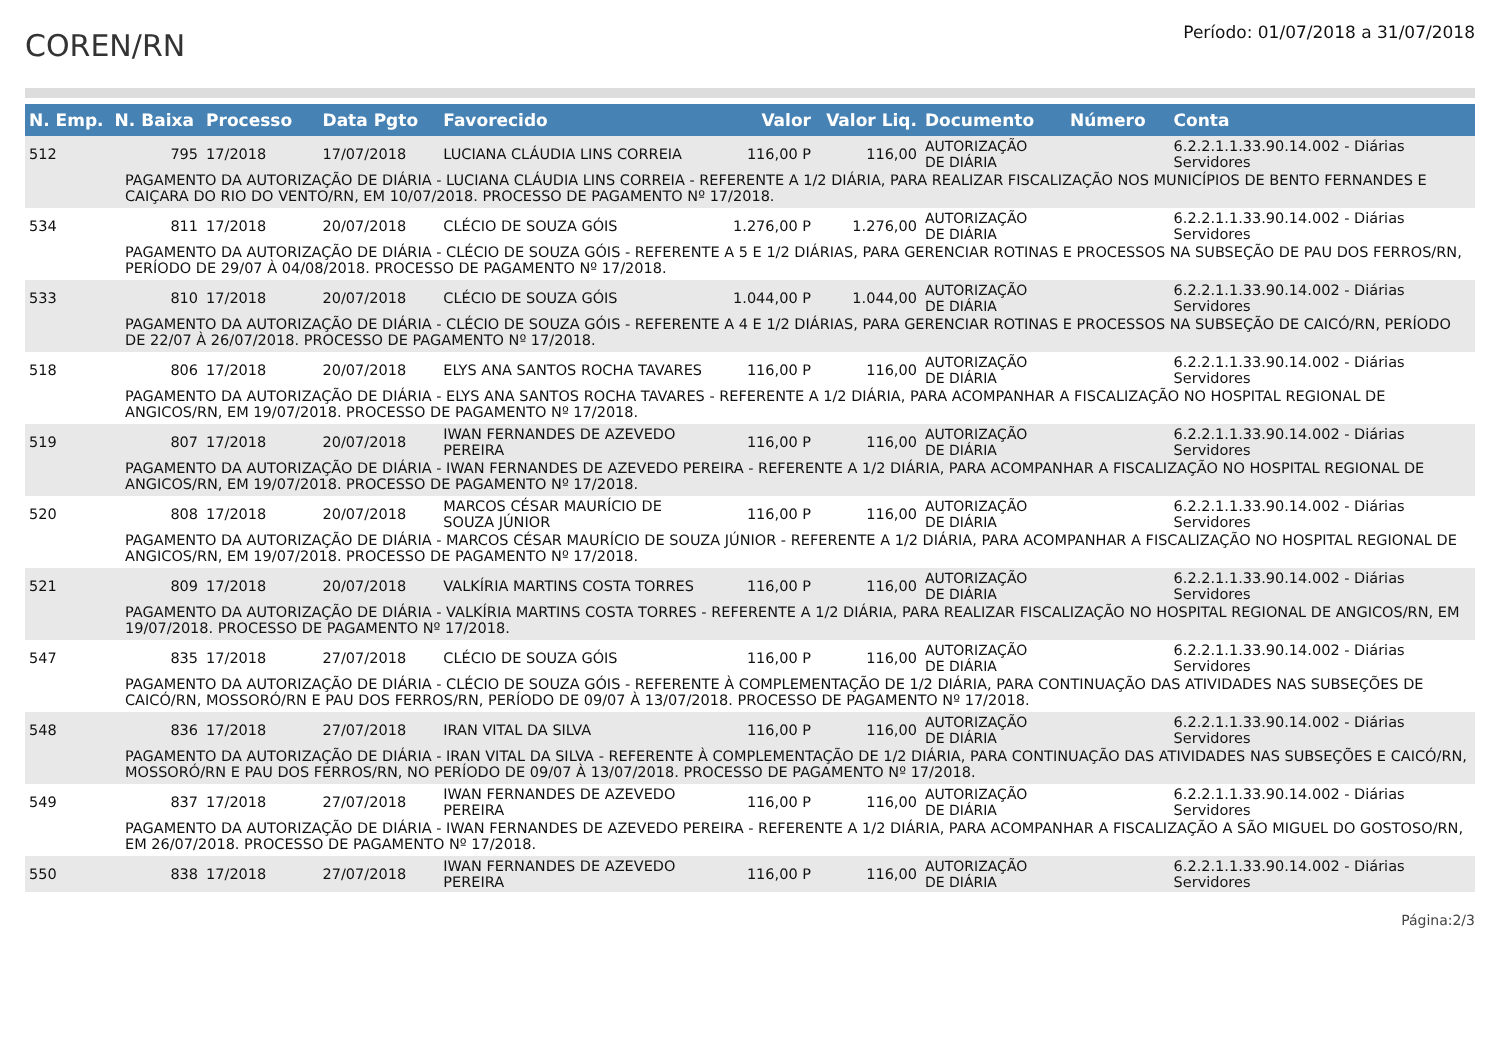COREN/RN
Período: 01/07/2018 a 31/07/2018
| N. Emp. | N. Baixa | Processo | Data Pgto | Favorecido | Valor | Valor Liq. | Documento | Número | Conta |
| --- | --- | --- | --- | --- | --- | --- | --- | --- | --- |
| 512 | 795 | 17/2018 | 17/07/2018 | LUCIANA CLÁUDIA LINS CORREIA | 116,00 P | 116,00 | AUTORIZAÇÃO DE DIÁRIA | | 6.2.2.1.1.33.90.14.002 - Diárias Servidores |
| PAGAMENTO DA AUTORIZAÇÃO DE DIÁRIA - LUCIANA CLÁUDIA LINS CORREIA - REFERENTE A 1/2 DIÁRIA, PARA REALIZAR FISCALIZAÇÃO NOS MUNICÍPIOS DE BENTO FERNANDES E CAIÇARA DO RIO DO VENTO/RN, EM 10/07/2018. PROCESSO DE PAGAMENTO Nº 17/2018. | | | | | | | | | |
| 534 | 811 | 17/2018 | 20/07/2018 | CLÉCIO DE SOUZA GÓIS | 1.276,00 P | 1.276,00 | AUTORIZAÇÃO DE DIÁRIA | | 6.2.2.1.1.33.90.14.002 - Diárias Servidores |
| PAGAMENTO DA AUTORIZAÇÃO DE DIÁRIA - CLÉCIO DE SOUZA GÓIS - REFERENTE A 5 E 1/2 DIÁRIAS, PARA GERENCIAR ROTINAS E PROCESSOS NA SUBSEÇÃO DE PAU DOS FERROS/RN, PERÍODO DE 29/07 À 04/08/2018. PROCESSO DE PAGAMENTO Nº 17/2018. | | | | | | | | | |
| 533 | 810 | 17/2018 | 20/07/2018 | CLÉCIO DE SOUZA GÓIS | 1.044,00 P | 1.044,00 | AUTORIZAÇÃO DE DIÁRIA | | 6.2.2.1.1.33.90.14.002 - Diárias Servidores |
| PAGAMENTO DA AUTORIZAÇÃO DE DIÁRIA - CLÉCIO DE SOUZA GÓIS - REFERENTE A 4 E 1/2 DIÁRIAS, PARA GERENCIAR ROTINAS E PROCESSOS NA SUBSEÇÃO DE CAICÓ/RN, PERÍODO DE 22/07 À 26/07/2018. PROCESSO DE PAGAMENTO Nº 17/2018. | | | | | | | | | |
| 518 | 806 | 17/2018 | 20/07/2018 | ELYS ANA SANTOS ROCHA TAVARES | 116,00 P | 116,00 | AUTORIZAÇÃO DE DIÁRIA | | 6.2.2.1.1.33.90.14.002 - Diárias Servidores |
| PAGAMENTO DA AUTORIZAÇÃO DE DIÁRIA - ELYS ANA SANTOS ROCHA TAVARES - REFERENTE A 1/2 DIÁRIA, PARA ACOMPANHAR A FISCALIZAÇÃO NO HOSPITAL REGIONAL DE ANGICOS/RN, EM 19/07/2018. PROCESSO DE PAGAMENTO Nº 17/2018. | | | | | | | | | |
| 519 | 807 | 17/2018 | 20/07/2018 | IWAN FERNANDES DE AZEVEDO PEREIRA | 116,00 P | 116,00 | AUTORIZAÇÃO DE DIÁRIA | | 6.2.2.1.1.33.90.14.002 - Diárias Servidores |
| PAGAMENTO DA AUTORIZAÇÃO DE DIÁRIA - IWAN FERNANDES DE AZEVEDO PEREIRA - REFERENTE A 1/2 DIÁRIA, PARA ACOMPANHAR A FISCALIZAÇÃO NO HOSPITAL REGIONAL DE ANGICOS/RN, EM 19/07/2018. PROCESSO DE PAGAMENTO Nº 17/2018. | | | | | | | | | |
| 520 | 808 | 17/2018 | 20/07/2018 | MARCOS CÉSAR MAURÍCIO DE SOUZA JÚNIOR | 116,00 P | 116,00 | AUTORIZAÇÃO DE DIÁRIA | | 6.2.2.1.1.33.90.14.002 - Diárias Servidores |
| PAGAMENTO DA AUTORIZAÇÃO DE DIÁRIA - MARCOS CÉSAR MAURÍCIO DE SOUZA JÚNIOR - REFERENTE A 1/2 DIÁRIA, PARA ACOMPANHAR A FISCALIZAÇÃO NO HOSPITAL REGIONAL DE ANGICOS/RN, EM 19/07/2018. PROCESSO DE PAGAMENTO Nº 17/2018. | | | | | | | | | |
| 521 | 809 | 17/2018 | 20/07/2018 | VALKÍRIA MARTINS COSTA TORRES | 116,00 P | 116,00 | AUTORIZAÇÃO DE DIÁRIA | | 6.2.2.1.1.33.90.14.002 - Diárias Servidores |
| PAGAMENTO DA AUTORIZAÇÃO DE DIÁRIA - VALKÍRIA MARTINS COSTA TORRES - REFERENTE A 1/2 DIÁRIA, PARA REALIZAR FISCALIZAÇÃO NO HOSPITAL REGIONAL DE ANGICOS/RN, EM 19/07/2018. PROCESSO DE PAGAMENTO Nº 17/2018. | | | | | | | | | |
| 547 | 835 | 17/2018 | 27/07/2018 | CLÉCIO DE SOUZA GÓIS | 116,00 P | 116,00 | AUTORIZAÇÃO DE DIÁRIA | | 6.2.2.1.1.33.90.14.002 - Diárias Servidores |
| PAGAMENTO DA AUTORIZAÇÃO DE DIÁRIA - CLÉCIO DE SOUZA GÓIS - REFERENTE À COMPLEMENTAÇÃO DE 1/2 DIÁRIA, PARA CONTINUAÇÃO DAS ATIVIDADES NAS SUBSEÇÕES DE CAICÓ/RN, MOSSORÓ/RN E PAU DOS FERROS/RN, PERÍODO DE 09/07 À 13/07/2018. PROCESSO DE PAGAMENTO Nº 17/2018. | | | | | | | | | |
| 548 | 836 | 17/2018 | 27/07/2018 | IRAN VITAL DA SILVA | 116,00 P | 116,00 | AUTORIZAÇÃO DE DIÁRIA | | 6.2.2.1.1.33.90.14.002 - Diárias Servidores |
| PAGAMENTO DA AUTORIZAÇÃO DE DIÁRIA - IRAN VITAL DA SILVA - REFERENTE À COMPLEMENTAÇÃO DE 1/2 DIÁRIA, PARA CONTINUAÇÃO DAS ATIVIDADES NAS SUBSEÇÕES E CAICÓ/RN, MOSSORÓ/RN E PAU DOS FERROS/RN, NO PERÍODO DE 09/07 À 13/07/2018. PROCESSO DE PAGAMENTO Nº 17/2018. | | | | | | | | | |
| 549 | 837 | 17/2018 | 27/07/2018 | IWAN FERNANDES DE AZEVEDO PEREIRA | 116,00 P | 116,00 | AUTORIZAÇÃO DE DIÁRIA | | 6.2.2.1.1.33.90.14.002 - Diárias Servidores |
| PAGAMENTO DA AUTORIZAÇÃO DE DIÁRIA - IWAN FERNANDES DE AZEVEDO PEREIRA - REFERENTE A 1/2 DIÁRIA, PARA ACOMPANHAR A FISCALIZAÇÃO A SÃO MIGUEL DO GOSTOSO/RN, EM 26/07/2018. PROCESSO DE PAGAMENTO Nº 17/2018. | | | | | | | | | |
| 550 | 838 | 17/2018 | 27/07/2018 | IWAN FERNANDES DE AZEVEDO PEREIRA | 116,00 P | 116,00 | AUTORIZAÇÃO DE DIÁRIA | | 6.2.2.1.1.33.90.14.002 - Diárias Servidores |
Página:2/3